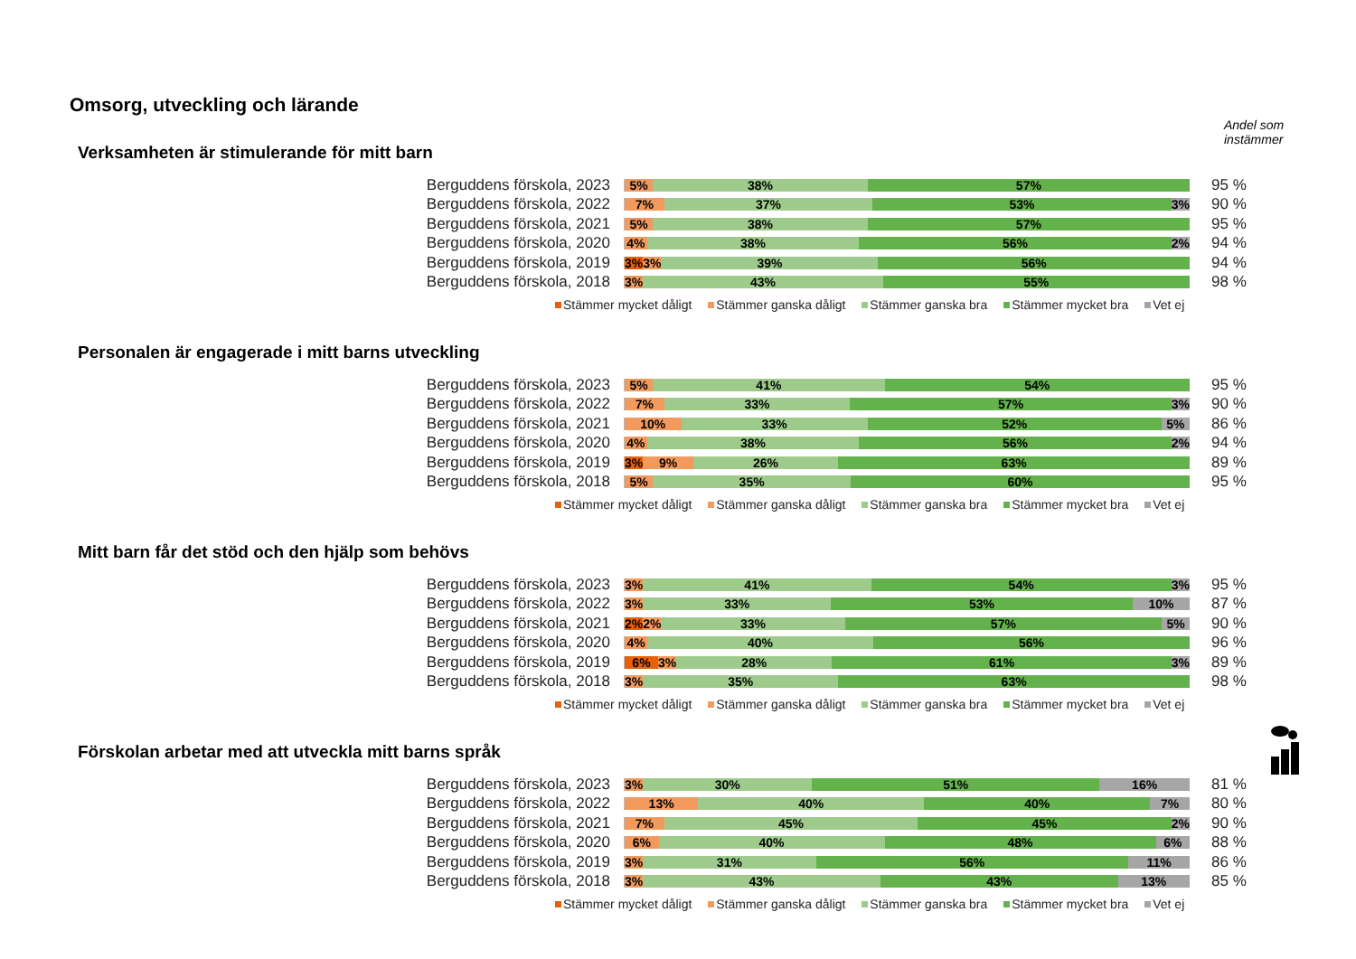Omsorg, utveckling och lärande
Andel som
instämmer
Verksamheten är stimulerande för mitt barn
Berguddens förskola, 2023
5% 38% 57%
95 %
Berguddens förskola, 2022
7% 37% 53% 3%
90 %
Berguddens förskola, 2021
5% 38% 57%
95 %
Berguddens förskola, 2020
4% 38% 56% 2%
94 %
Berguddens förskola, 2019
3% 3% 39% 56%
94 %
Berguddens förskola, 2018
3% 43% 55%
98 %
Stämmer mycket dåligt Stämmer ganska dåligt Stämmer ganska bra Stämmer mycket bra Vet ej
Personalen är engagerade i mitt barns utveckling
Berguddens förskola, 2023
5% 41% 54%
95 %
Berguddens förskola, 2022
7% 33% 57% 3%
90 %
Berguddens förskola, 2021
10% 33% 52% 5%
86 %
Berguddens förskola, 2020
4% 38% 56% 2%
94 %
Berguddens förskola, 2019
3% 9% 26% 63%
89 %
Berguddens förskola, 2018
5% 35% 60%
95 %
Stämmer mycket dåligt Stämmer ganska dåligt Stämmer ganska bra Stämmer mycket bra Vet ej
Mitt barn får det stöd och den hjälp som behövs
Berguddens förskola, 2023
3% 41% 54% 3%
95 %
Berguddens förskola, 2022
3% 33% 53% 10%
87 %
Berguddens förskola, 2021
2% 2% 33% 57% 5%
90 %
Berguddens förskola, 2020
4% 40% 56%
96 %
Berguddens förskola, 2019
6% 3% 28% 61% 3%
89 %
Berguddens förskola, 2018
3% 35% 63%
98 %
Stämmer mycket dåligt Stämmer ganska dåligt Stämmer ganska bra Stämmer mycket bra Vet ej
Förskolan arbetar med att utveckla mitt barns språk
Berguddens förskola, 2023
3% 30% 51% 16%
81 %
Berguddens förskola, 2022
13% 40% 40% 7%
80 %
Berguddens förskola, 2021
7% 45% 45% 2%
90 %
Berguddens förskola, 2020
6% 40% 48% 6%
88 %
Berguddens förskola, 2019
3% 31% 56% 11%
86 %
Berguddens förskola, 2018
3% 43% 43% 13%
85 %
Stämmer mycket dåligt Stämmer ganska dåligt Stämmer ganska bra Stämmer mycket bra Vet ej